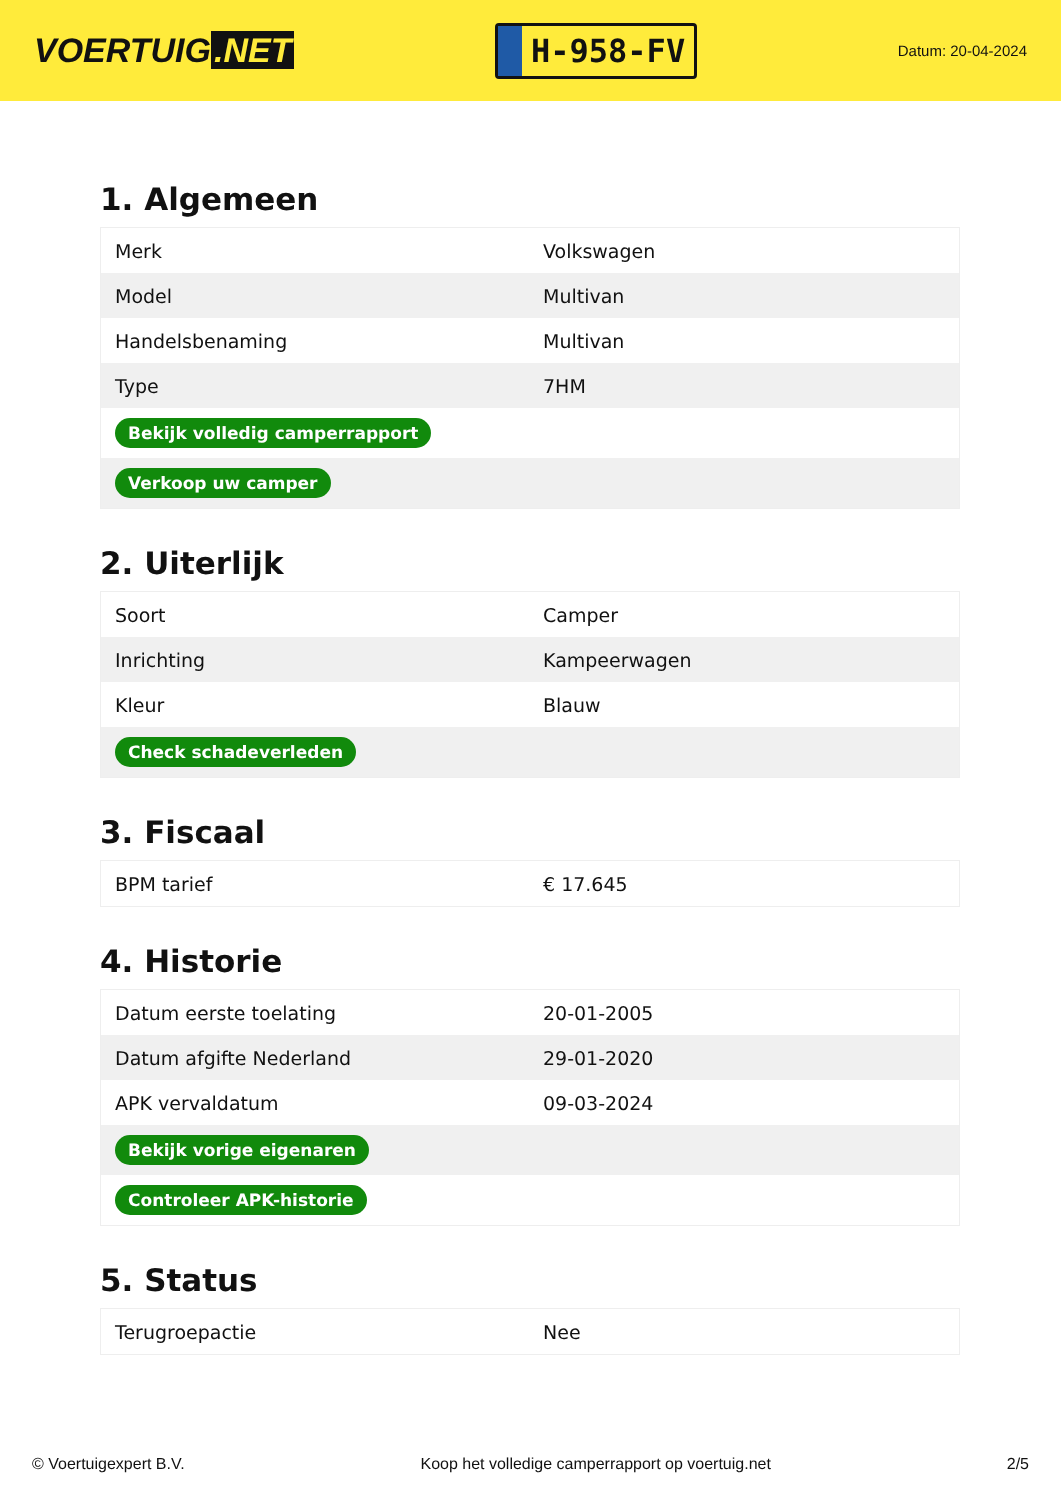VOERTUIG.NET
H-958-FV
Datum: 20-04-2024
1. Algemeen
| Merk | Volkswagen |
| Model | Multivan |
| Handelsbenaming | Multivan |
| Type | 7HM |
| Bekijk volledig camperrapport | |
| Verkoop uw camper | |
2. Uiterlijk
| Soort | Camper |
| Inrichting | Kampeerwagen |
| Kleur | Blauw |
| Check schadeverleden | |
3. Fiscaal
| BPM tarief | € 17.645 |
4. Historie
| Datum eerste toelating | 20-01-2005 |
| Datum afgifte Nederland | 29-01-2020 |
| APK vervaldatum | 09-03-2024 |
| Bekijk vorige eigenaren | |
| Controleer APK-historie | |
5. Status
| Terugroepactie | Nee |
© Voertuigexpert B.V. Koop het volledige camperrapport op voertuig.net 2/5